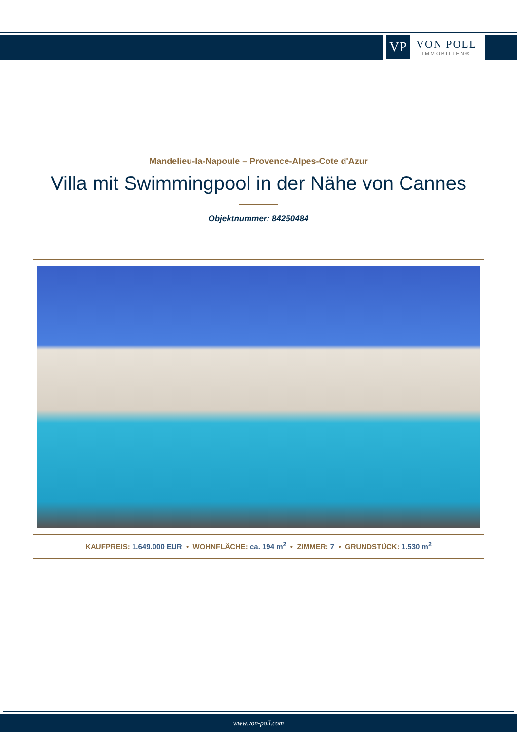VP
VON POLL
IMMOBILIEN®
Mandelieu-la-Napoule – Provence-Alpes-Cote d'Azur
Villa mit Swimmingpool in der Nähe von Cannes
Objektnummer: 84250484
KAUFPREIS: 1.649.000 EUR • WOHNFLÄCHE: ca. 194 m<sup>2</sup> • ZIMMER: 7 • GRUNDSTÜCK: 1.530 m<sup>2</sup>
www.von-poll.com